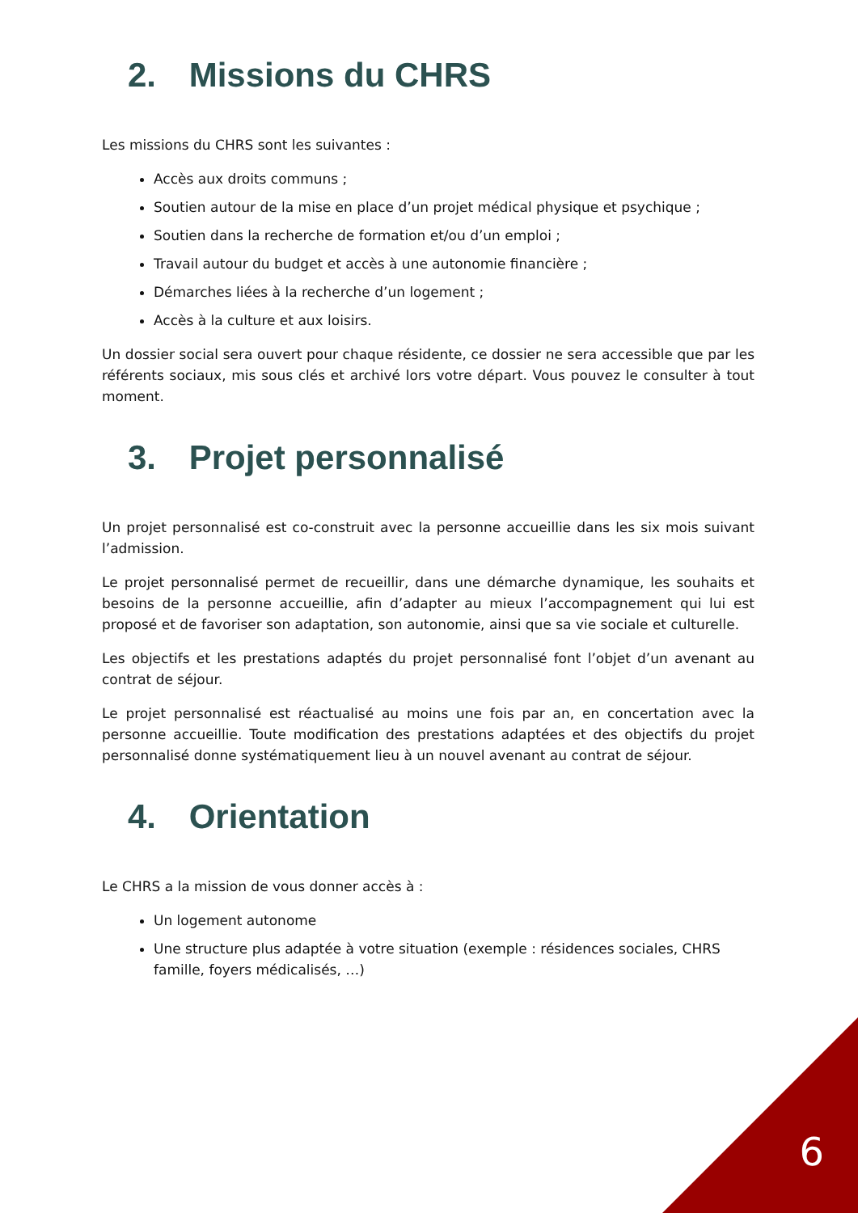2. Missions du CHRS
Les missions du CHRS sont les suivantes :
Accès aux droits communs ;
Soutien autour de la mise en place d’un projet médical physique et psychique ;
Soutien dans la recherche de formation et/ou d’un emploi ;
Travail autour du budget et accès à une autonomie financière ;
Démarches liées à la recherche d’un logement ;
Accès à la culture et aux loisirs.
Un dossier social sera ouvert pour chaque résidente, ce dossier ne sera accessible que par les référents sociaux, mis sous clés et archivé lors votre départ. Vous pouvez le consulter à tout moment.
3. Projet personnalisé
Un projet personnalisé est co-construit avec la personne accueillie dans les six mois suivant l’admission.
Le projet personnalisé permet de recueillir, dans une démarche dynamique, les souhaits et besoins de la personne accueillie, afin d’adapter au mieux l’accompagnement qui lui est proposé et de favoriser son adaptation, son autonomie, ainsi que sa vie sociale et culturelle.
Les objectifs et les prestations adaptés du projet personnalisé font l’objet d’un avenant au contrat de séjour.
Le projet personnalisé est réactualisé au moins une fois par an, en concertation avec la personne accueillie. Toute modification des prestations adaptées et des objectifs du projet personnalisé donne systématiquement lieu à un nouvel avenant au contrat de séjour.
4. Orientation
Le CHRS a la mission de vous donner accès à :
Un logement autonome
Une structure plus adaptée à votre situation (exemple : résidences sociales, CHRS famille, foyers médicalisés, …)
6